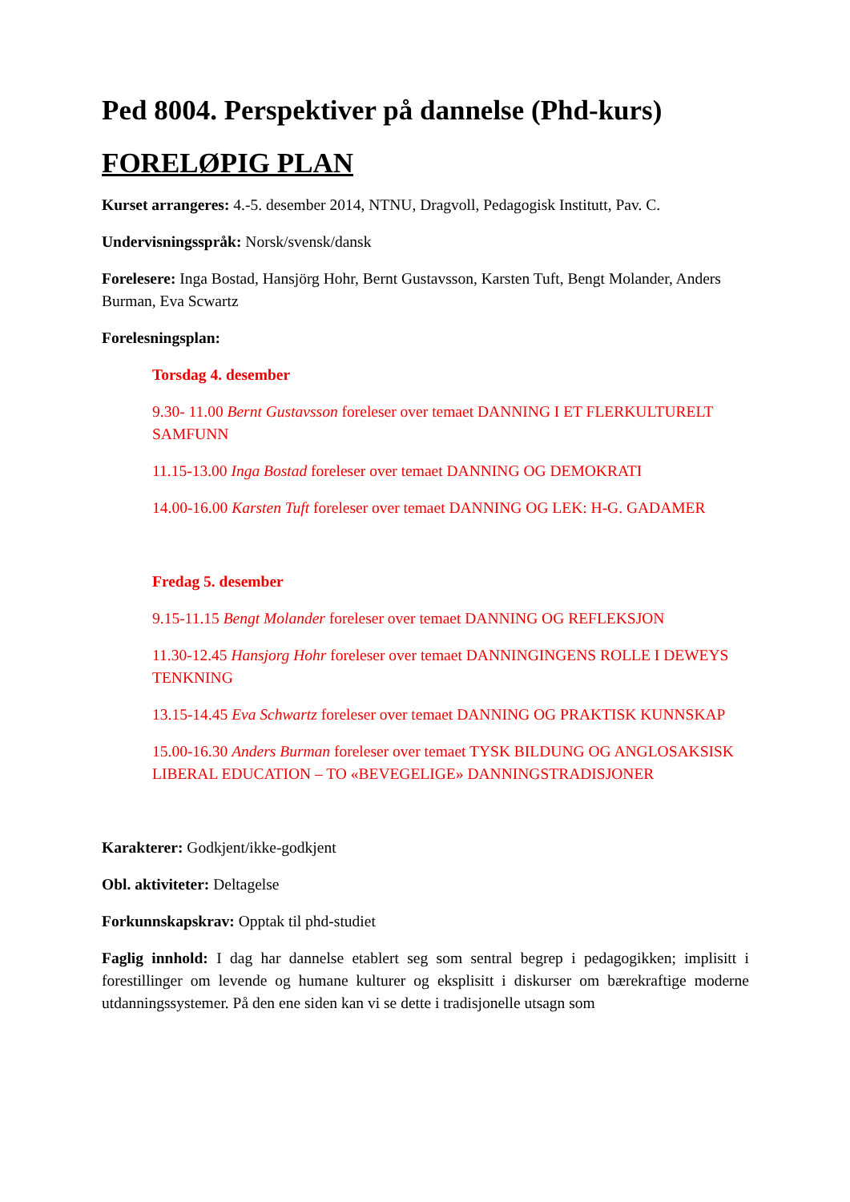Ped 8004. Perspektiver på dannelse (Phd-kurs)
FORELØPIG PLAN
Kurset arrangeres: 4.-5. desember 2014, NTNU, Dragvoll, Pedagogisk Institutt, Pav. C.
Undervisningsspråk: Norsk/svensk/dansk
Forelesere: Inga Bostad, Hansjörg Hohr, Bernt Gustavsson, Karsten Tuft, Bengt Molander, Anders Burman, Eva Scwartz
Forelesningsplan:
Torsdag 4. desember
9.30- 11.00 Bernt Gustavsson foreleser over temaet DANNING I ET FLERKULTURELT SAMFUNN
11.15-13.00 Inga Bostad foreleser over temaet DANNING OG DEMOKRATI
14.00-16.00 Karsten Tuft foreleser over temaet DANNING OG LEK: H-G. GADAMER
Fredag 5. desember
9.15-11.15 Bengt Molander foreleser over temaet DANNING OG REFLEKSJON
11.30-12.45 Hansjorg Hohr foreleser over temaet DANNINGINGENS ROLLE I DEWEYS TENKNING
13.15-14.45 Eva Schwartz foreleser over temaet DANNING OG PRAKTISK KUNNSKAP
15.00-16.30 Anders Burman foreleser over temaet TYSK BILDUNG OG ANGLOSAKSISK LIBERAL EDUCATION – TO «BEVEGELIGE» DANNINGSTRADISJONER
Karakterer: Godkjent/ikke-godkjent
Obl. aktiviteter: Deltagelse
Forkunnskapskrav: Opptak til phd-studiet
Faglig innhold: I dag har dannelse etablert seg som sentral begrep i pedagogikken; implisitt i forestillinger om levende og humane kulturer og eksplisitt i diskurser om bærekraftige moderne utdanningssystemer. På den ene siden kan vi se dette i tradisjonelle utsagn som